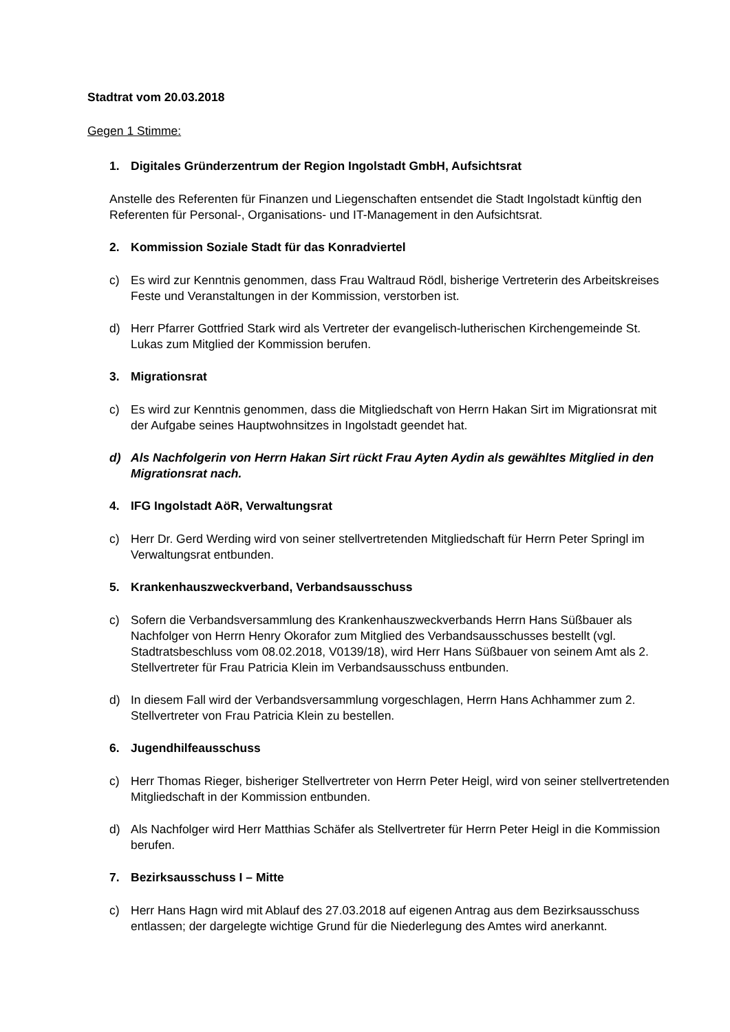Stadtrat vom 20.03.2018
Gegen 1 Stimme:
1. Digitales Gründerzentrum der Region Ingolstadt GmbH, Aufsichtsrat
Anstelle des Referenten für Finanzen und Liegenschaften entsendet die Stadt Ingolstadt künftig den Referenten für Personal-, Organisations- und IT-Management in den Aufsichtsrat.
2. Kommission Soziale Stadt für das Konradviertel
c) Es wird zur Kenntnis genommen, dass Frau Waltraud Rödl, bisherige Vertreterin des Arbeitskreises Feste und Veranstaltungen in der Kommission, verstorben ist.
d) Herr Pfarrer Gottfried Stark wird als Vertreter der evangelisch-lutherischen Kirchengemeinde St. Lukas zum Mitglied der Kommission berufen.
3. Migrationsrat
c) Es wird zur Kenntnis genommen, dass die Mitgliedschaft von Herrn Hakan Sirt im Migrationsrat mit der Aufgabe seines Hauptwohnsitzes in Ingolstadt geendet hat.
d) Als Nachfolgerin von Herrn Hakan Sirt rückt Frau Ayten Aydin als gewähltes Mitglied in den Migrationsrat nach.
4. IFG Ingolstadt AöR, Verwaltungsrat
c) Herr Dr. Gerd Werding wird von seiner stellvertretenden Mitgliedschaft für Herrn Peter Springl im Verwaltungsrat entbunden.
5. Krankenhauszweckverband, Verbandsausschuss
c) Sofern die Verbandsversammlung des Krankenhauszweckverbands Herrn Hans Süßbauer als Nachfolger von Herrn Henry Okorafor zum Mitglied des Verbandsausschusses bestellt (vgl. Stadtratsbeschluss vom 08.02.2018, V0139/18), wird Herr Hans Süßbauer von seinem Amt als 2. Stellvertreter für Frau Patricia Klein im Verbandsausschuss entbunden.
d) In diesem Fall wird der Verbandsversammlung vorgeschlagen, Herrn Hans Achhammer zum 2. Stellvertreter von Frau Patricia Klein zu bestellen.
6. Jugendhilfeausschuss
c) Herr Thomas Rieger, bisheriger Stellvertreter von Herrn Peter Heigl, wird von seiner stellvertretenden Mitgliedschaft in der Kommission entbunden.
d) Als Nachfolger wird Herr Matthias Schäfer als Stellvertreter für Herrn Peter Heigl in die Kommission berufen.
7. Bezirksausschuss I – Mitte
c) Herr Hans Hagn wird mit Ablauf des 27.03.2018 auf eigenen Antrag aus dem Bezirksausschuss entlassen; der dargelegte wichtige Grund für die Niederlegung des Amtes wird anerkannt.